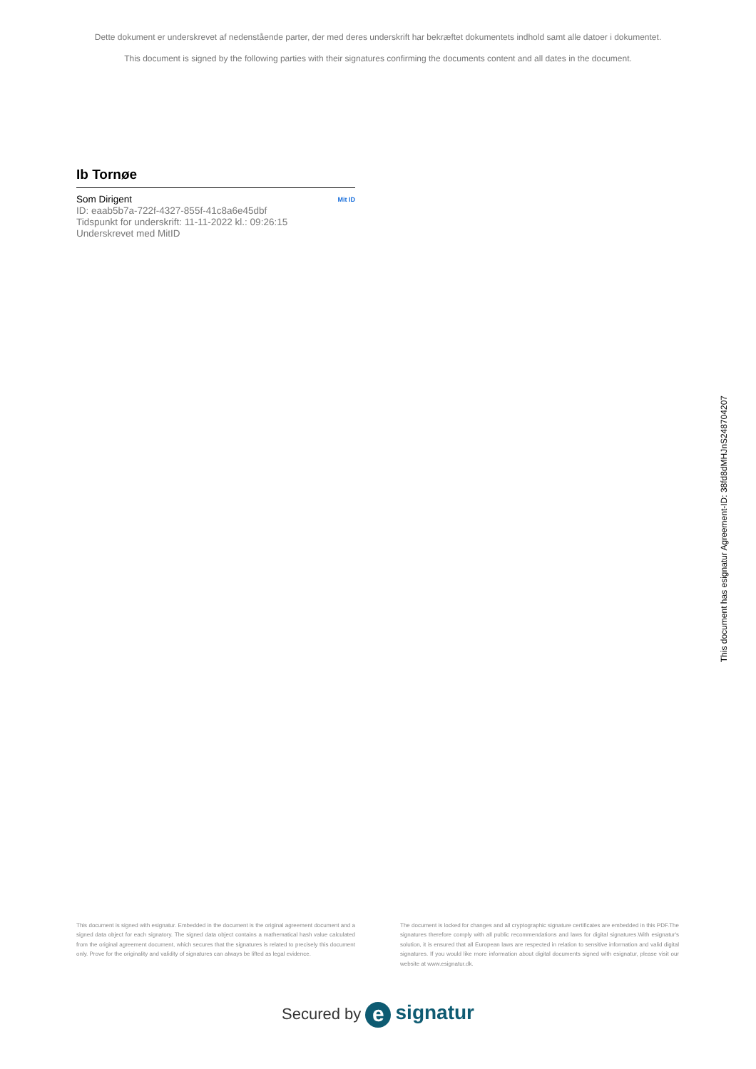Dette dokument er underskrevet af nedenstående parter, der med deres underskrift har bekræftet dokumentets indhold samt alle datoer i dokumentet.
This document is signed by the following parties with their signatures confirming the documents content and all dates in the document.
Ib Tornøe
Som Dirigent Mit ID
ID: eaab5b7a-722f-4327-855f-41c8a6e45dbf
Tidspunkt for underskrift: 11-11-2022 kl.: 09:26:15
Underskrevet med MitID
This document has esignatur Agreement-ID: 38fd8dMHJnS248704207
This document is signed with esignatur. Embedded in the document is the original agreement document and a signed data object for each signatory. The signed data object contains a mathematical hash value calculated from the original agreement document, which secures that the signatures is related to precisely this document only. Prove for the originality and validity of signatures can always be lifted as legal evidence.
The document is locked for changes and all cryptographic signature certificates are embedded in this PDF.The signatures therefore comply with all public recommendations and laws for digital signatures.With esignatur's solution, it is ensured that all European laws are respected in relation to sensitive information and valid digital signatures. If you would like more information about digital documents signed with esignatur, please visit our website at www.esignatur.dk.
Secured by e signatur